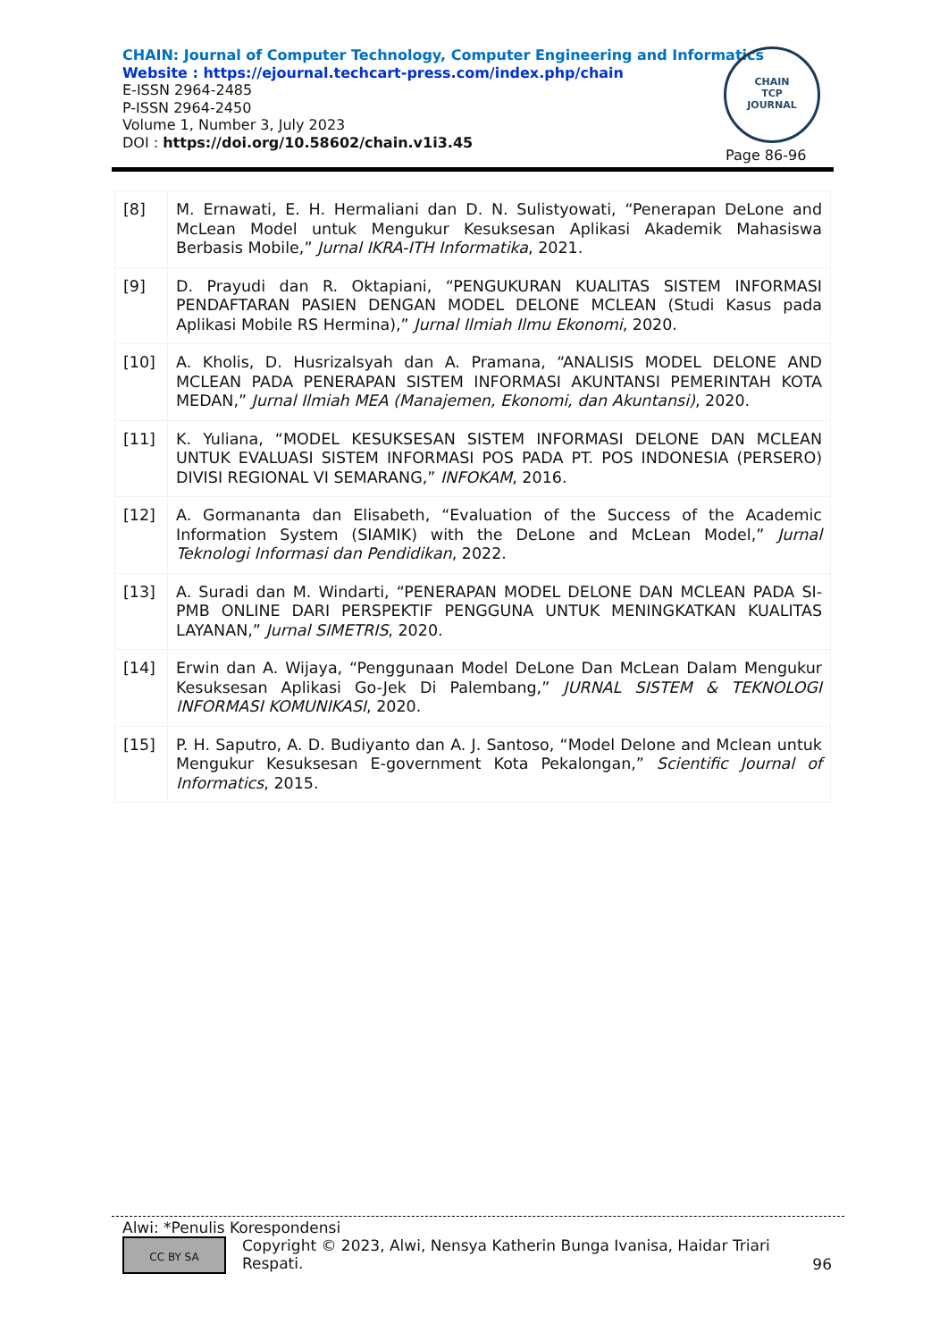CHAIN: Journal of Computer Technology, Computer Engineering and Informatics
Website : https://ejournal.techcart-press.com/index.php/chain
E-ISSN 2964-2485
P-ISSN 2964-2450
Volume 1, Number 3, July 2023
DOI : https://doi.org/10.58602/chain.v1i3.45
CHAIN
TCP
JOURNAL
Page 86-96
| [8] | M. Ernawati, E. H. Hermaliani dan D. N. Sulistyowati, “Penerapan DeLone and McLean Model untuk Mengukur Kesuksesan Aplikasi Akademik Mahasiswa Berbasis Mobile,” Jurnal IKRA-ITH Informatika , 2021. |
| [9] | D. Prayudi dan R. Oktapiani, “PENGUKURAN KUALITAS SISTEM INFORMASI PENDAFTARAN PASIEN DENGAN MODEL DELONE MCLEAN (Studi Kasus pada Aplikasi Mobile RS Hermina),” Jurnal Ilmiah Ilmu Ekonomi , 2020. |
| [10] | A. Kholis, D. Husrizalsyah dan A. Pramana, “ANALISIS MODEL DELONE AND MCLEAN PADA PENERAPAN SISTEM INFORMASI AKUNTANSI PEMERINTAH KOTA MEDAN,” Jurnal Ilmiah MEA (Manajemen, Ekonomi, dan Akuntansi) , 2020. |
| [11] | K. Yuliana, “MODEL KESUKSESAN SISTEM INFORMASI DELONE DAN MCLEAN UNTUK EVALUASI SISTEM INFORMASI POS PADA PT. POS INDONESIA (PERSERO) DIVISI REGIONAL VI SEMARANG,” INFOKAM , 2016. |
| [12] | A. Gormananta dan Elisabeth, “Evaluation of the Success of the Academic Information System (SIAMIK) with the DeLone and McLean Model,” Jurnal Teknologi Informasi dan Pendidikan , 2022. |
| [13] | A. Suradi dan M. Windarti, “PENERAPAN MODEL DELONE DAN MCLEAN PADA SI-PMB ONLINE DARI PERSPEKTIF PENGGUNA UNTUK MENINGKATKAN KUALITAS LAYANAN,” Jurnal SIMETRIS , 2020. |
| [14] | Erwin dan A. Wijaya, “Penggunaan Model DeLone Dan McLean Dalam Mengukur Kesuksesan Aplikasi Go-Jek Di Palembang,” JURNAL SISTEM & TEKNOLOGI INFORMASI KOMUNIKASI , 2020. |
| [15] | P. H. Saputro, A. D. Budiyanto dan A. J. Santoso, “Model Delone and Mclean untuk Mengukur Kesuksesan E-government Kota Pekalongan,” Scientific Journal of Informatics , 2015. |
Alwi: *Penulis Korespondensi
CC BY SA
Copyright © 2023, Alwi, Nensya Katherin Bunga Ivanisa, Haidar Triari Respati.
96